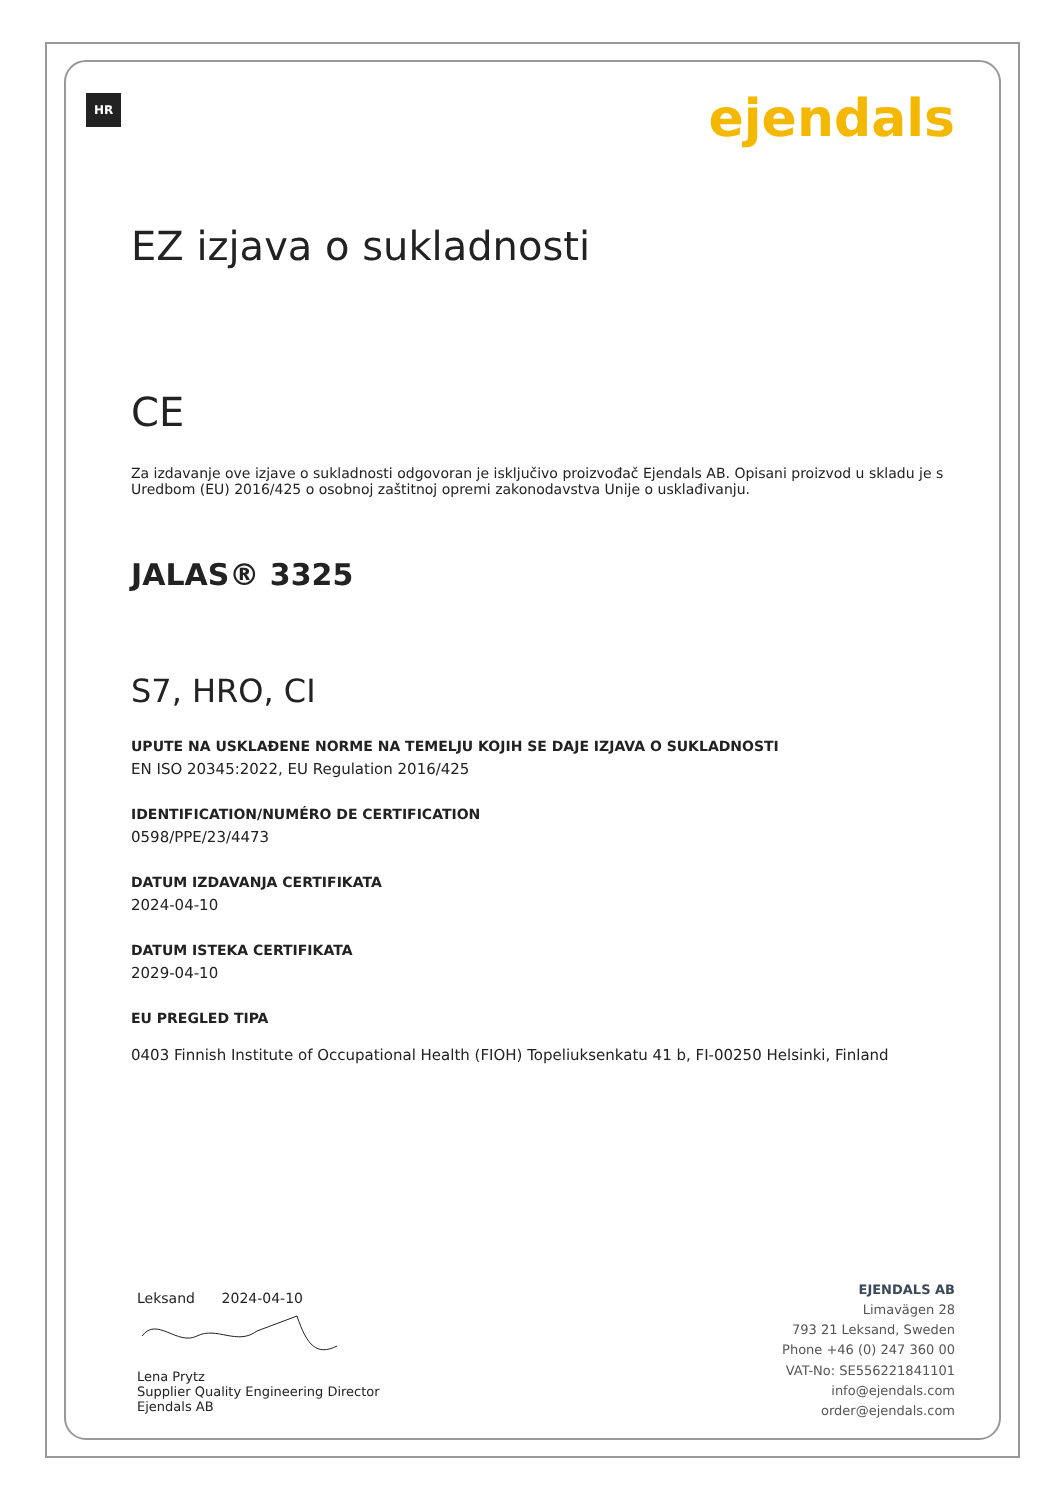HR ejendals
EZ izjava o sukladnosti
CE
Za izdavanje ove izjave o sukladnosti odgovoran je isključivo proizvođač Ejendals AB. Opisani proizvod u skladu je s Uredbom (EU) 2016/425 o osobnoj zaštitnoj opremi zakonodavstva Unije o usklađivanju.
JALAS® 3325
S7, HRO, CI
UPUTE NA USKLAĐENE NORME NA TEMELJU KOJIH SE DAJE IZJAVA O SUKLADNOSTI
EN ISO 20345:2022, EU Regulation 2016/425
IDENTIFICATION/NUMÉRO DE CERTIFICATION
0598/PPE/23/4473
DATUM IZDAVANJA CERTIFIKATA
2024-04-10
DATUM ISTEKA CERTIFIKATA
2029-04-10
EU PREGLED TIPA
0403 Finnish Institute of Occupational Health (FIOH) Topeliuksenkatu 41 b, FI-00250 Helsinki, Finland
Leksand 2024-04-10
Lena Prytz
Supplier Quality Engineering Director
Ejendals AB
EJENDALS AB
Limavägen 28
793 21 Leksand, Sweden
Phone +46 (0) 247 360 00
VAT-No: SE556221841101
info@ejendals.com
order@ejendals.com